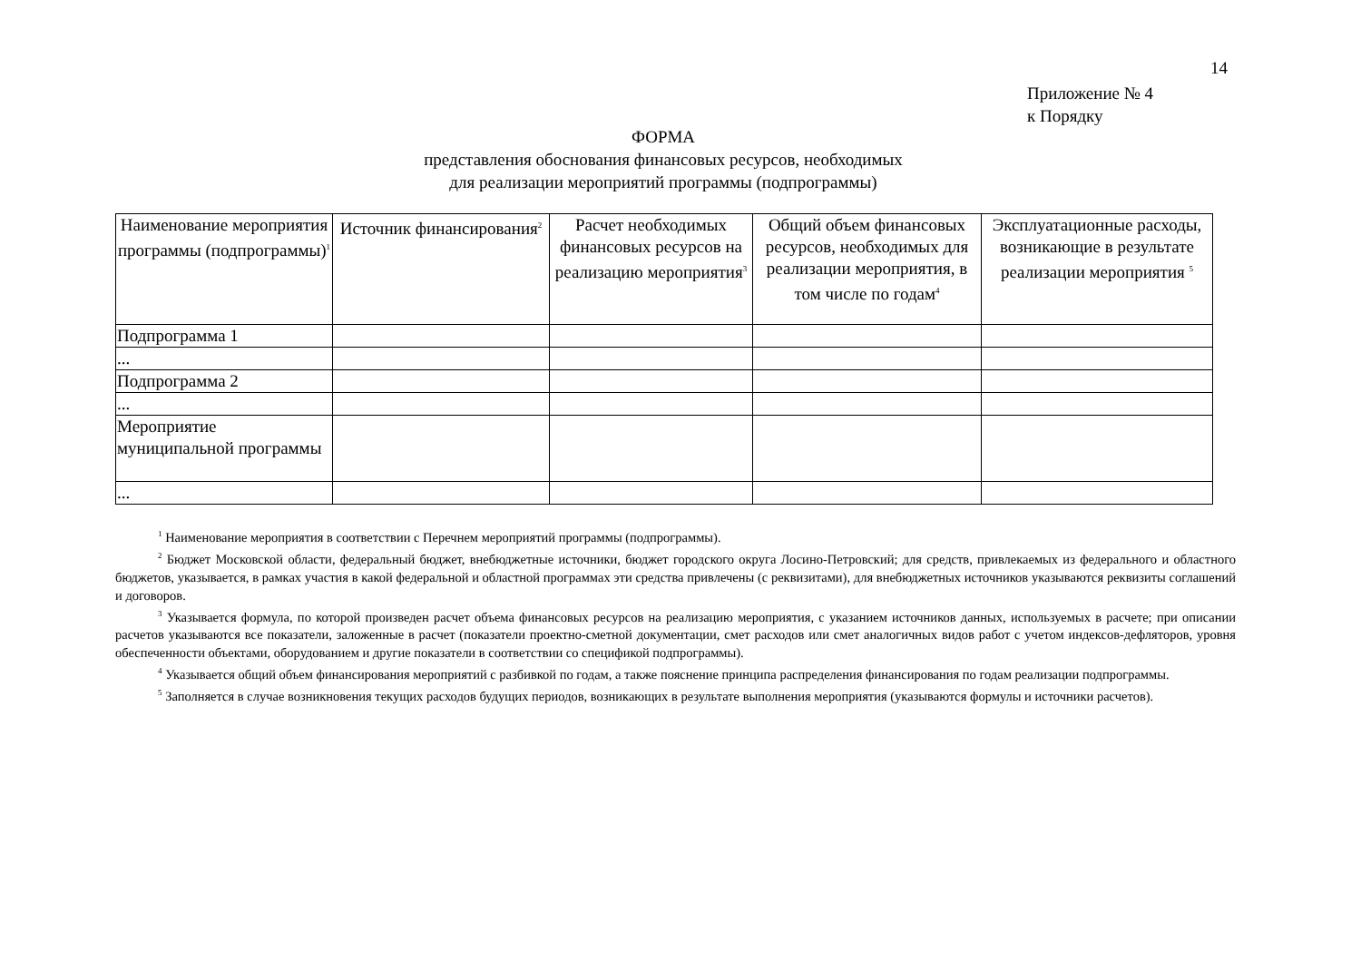14
Приложение № 4
к Порядку
ФОРМА
представления обоснования финансовых ресурсов, необходимых
для реализации мероприятий программы (подпрограммы)
| Наименование мероприятия программы (подпрограммы)<sup>1</sup> | Источник финансирования<sup>2</sup> | Расчет необходимых финансовых ресурсов на реализацию мероприятия<sup>3</sup> | Общий объем финансовых ресурсов, необходимых для реализации мероприятия, в том числе по годам<sup>4</sup> | Эксплуатационные расходы, возникающие в результате реализации мероприятия <sup>5</sup> |
| --- | --- | --- | --- | --- |
| Подпрограмма 1 | | | | |
| ... | | | | |
| Подпрограмма 2 | | | | |
| ... | | | | |
| Мероприятие муниципальной программы | | | | |
| ... | | | | |
<sup>1</sup> Наименование мероприятия в соответствии с Перечнем мероприятий программы (подпрограммы).
<sup>2</sup> Бюджет Московской области, федеральный бюджет, внебюджетные источники, бюджет городского округа Лосино-Петровский; для средств, привлекаемых из федерального и областного бюджетов, указывается, в рамках участия в какой федеральной и областной программах эти средства привлечены (с реквизитами), для внебюджетных источников указываются реквизиты соглашений и договоров.
<sup>3</sup> Указывается формула, по которой произведен расчет объема финансовых ресурсов на реализацию мероприятия, с указанием источников данных, используемых в расчете; при описании расчетов указываются все показатели, заложенные в расчет (показатели проектно-сметной документации, смет расходов или смет аналогичных видов работ с учетом индексов-дефляторов, уровня обеспеченности объектами, оборудованием и другие показатели в соответствии со спецификой подпрограммы).
<sup>4</sup> Указывается общий объем финансирования мероприятий с разбивкой по годам, а также пояснение принципа распределения финансирования по годам реализации подпрограммы.
<sup>5</sup> Заполняется в случае возникновения текущих расходов будущих периодов, возникающих в результате выполнения мероприятия (указываются формулы и источники расчетов).